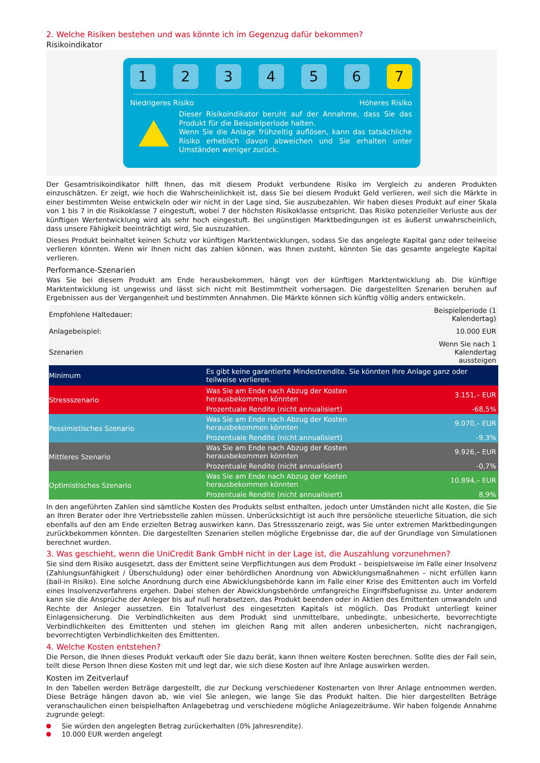2. Welche Risiken bestehen und was könnte ich im Gegenzug dafür bekommen?
Risikoindikator
1 2 3 4 5 6 7
Niedrigeres Risiko Höheres Risiko
Dieser Risikoindikator beruht auf der Annahme, dass Sie das Produkt für die Beispielperiode halten.
Wenn Sie die Anlage frühzeitig auflösen, kann das tatsächliche Risiko erheblich davon abweichen und Sie erhalten unter Umständen weniger zurück.
Der Gesamtrisikoindikator hilft Ihnen, das mit diesem Produkt verbundene Risiko im Vergleich zu anderen Produkten einzuschätzen. Er zeigt, wie hoch die Wahrscheinlichkeit ist, dass Sie bei diesem Produkt Geld verlieren, weil sich die Märkte in einer bestimmten Weise entwickeln oder wir nicht in der Lage sind, Sie auszubezahlen. Wir haben dieses Produkt auf einer Skala von 1 bis 7 in die Risikoklasse 7 eingestuft, wobei 7 der höchsten Risikoklasse entspricht. Das Risiko potenzieller Verluste aus der künftigen Wertentwicklung wird als sehr hoch eingestuft. Bei ungünstigen Marktbedingungen ist es äußerst unwahrscheinlich, dass unsere Fähigkeit beeinträchtigt wird, Sie auszuzahlen.
Dieses Produkt beinhaltet keinen Schutz vor künftigen Marktentwicklungen, sodass Sie das angelegte Kapital ganz oder teilweise verlieren könnten. Wenn wir Ihnen nicht das zahlen können, was Ihnen zusteht, könnten Sie das gesamte angelegte Kapital verlieren.
Performance-Szenarien
Was Sie bei diesem Produkt am Ende herausbekommen, hängt von der künftigen Marktentwicklung ab. Die künftige Marktentwicklung ist ungewiss und lässt sich nicht mit Bestimmtheit vorhersagen. Die dargestellten Szenarien beruhen auf Ergebnissen aus der Vergangenheit und bestimmten Annahmen. Die Märkte können sich künftig völlig anders entwickeln.
| Empfohlene Haltedauer: | | Beispielperiode (1 Kalendertag) |
| Anlagebeispiel: | | 10.000 EUR |
| Szenarien | | Wenn Sie nach 1 Kalendertag aussteigen |
| Minimum | Es gibt keine garantierte Mindestrendite. Sie könnten Ihre Anlage ganz oder teilweise verlieren. | |
| Stressszenario | Was Sie am Ende nach Abzug der Kosten herausbekommen könnten | 3.151,– EUR |
| | Prozentuale Rendite (nicht annualisiert) | -68,5% |
| Pessimistisches Szenario | Was Sie am Ende nach Abzug der Kosten herausbekommen könnten | 9.070,– EUR |
| | Prozentuale Rendite (nicht annualisiert) | -9,3% |
| Mittleres Szenario | Was Sie am Ende nach Abzug der Kosten herausbekommen könnten | 9.926,– EUR |
| | Prozentuale Rendite (nicht annualisiert) | -0,7% |
| Optimistisches Szenario | Was Sie am Ende nach Abzug der Kosten herausbekommen könnten | 10.894,– EUR |
| | Prozentuale Rendite (nicht annualisiert) | 8,9% |
In den angeführten Zahlen sind sämtliche Kosten des Produkts selbst enthalten, jedoch unter Umständen nicht alle Kosten, die Sie an Ihren Berater oder Ihre Vertriebsstelle zahlen müssen. Unberücksichtigt ist auch Ihre persönliche steuerliche Situation, die sich ebenfalls auf den am Ende erzielten Betrag auswirken kann. Das Stressszenario zeigt, was Sie unter extremen Marktbedingungen zurückbekommen könnten. Die dargestellten Szenarien stellen mögliche Ergebnisse dar, die auf der Grundlage von Simulationen berechnet wurden.
3. Was geschieht, wenn die UniCredit Bank GmbH nicht in der Lage ist, die Auszahlung vorzunehmen?
Sie sind dem Risiko ausgesetzt, dass der Emittent seine Verpflichtungen aus dem Produkt – beispielsweise im Falle einer Insolvenz (Zahlungsunfähigkeit / Überschuldung) oder einer behördlichen Anordnung von Abwicklungsmaßnahmen – nicht erfüllen kann (bail-in Risiko). Eine solche Anordnung durch eine Abwicklungsbehörde kann im Falle einer Krise des Emittenten auch im Vorfeld eines Insolvenzverfahrens ergehen. Dabei stehen der Abwicklungsbehörde umfangreiche Eingriffsbefugnisse zu. Unter anderem kann sie die Ansprüche der Anleger bis auf null herabsetzen, das Produkt beenden oder in Aktien des Emittenten umwandeln und Rechte der Anleger aussetzen. Ein Totalverlust des eingesetzten Kapitals ist möglich. Das Produkt unterliegt keiner Einlagensicherung. Die Verbindlichkeiten aus dem Produkt sind unmittelbare, unbedingte, unbesicherte, bevorrechtigte Verbindlichkeiten des Emittenten und stehen im gleichen Rang mit allen anderen unbesicherten, nicht nachrangigen, bevorrechtigten Verbindlichkeiten des Emittenten.
4. Welche Kosten entstehen?
Die Person, die Ihnen dieses Produkt verkauft oder Sie dazu berät, kann Ihnen weitere Kosten berechnen. Sollte dies der Fall sein, teilt diese Person Ihnen diese Kosten mit und legt dar, wie sich diese Kosten auf Ihre Anlage auswirken werden.
Kosten im Zeitverlauf
In den Tabellen werden Beträge dargestellt, die zur Deckung verschiedener Kostenarten von Ihrer Anlage entnommen werden. Diese Beträge hängen davon ab, wie viel Sie anlegen, wie lange Sie das Produkt halten. Die hier dargestellten Beträge veranschaulichen einen beispielhaften Anlagebetrag und verschiedene mögliche Anlagezeiträume. Wir haben folgende Annahme zugrunde gelegt:
Sie würden den angelegten Betrag zurückerhalten (0% Jahresrendite).
10.000 EUR werden angelegt